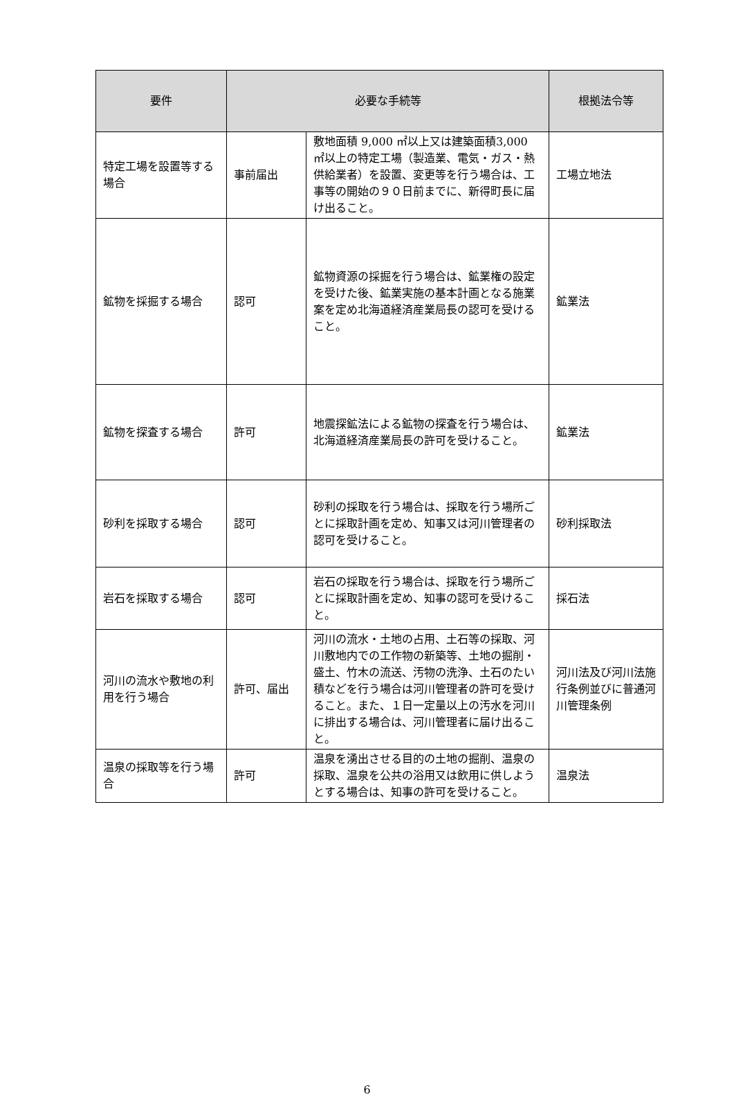| 要件 | 必要な手続等 | | 根拠法令等 |
| --- | --- | --- | --- |
| 特定工場を設置等する場合 | 事前届出 | 敷地面積 9,000 ㎡以上又は建築面積3,000 ㎡以上の特定工場（製造業、電気・ガス・熱供給業者）を設置、変更等を行う場合は、工事等の開始の９０日前までに、新得町長に届け出ること。 | 工場立地法 |
| 鉱物を採掘する場合 | 認可 | 鉱物資源の採掘を行う場合は、鉱業権の設定を受けた後、鉱業実施の基本計画となる施業案を定め北海道経済産業局長の認可を受けること。 | 鉱業法 |
| 鉱物を探査する場合 | 許可 | 地震探鉱法による鉱物の探査を行う場合は、北海道経済産業局長の許可を受けること。 | 鉱業法 |
| 砂利を採取する場合 | 認可 | 砂利の採取を行う場合は、採取を行う場所ごとに採取計画を定め、知事又は河川管理者の認可を受けること。 | 砂利採取法 |
| 岩石を採取する場合 | 認可 | 岩石の採取を行う場合は、採取を行う場所ごとに採取計画を定め、知事の認可を受けること。 | 採石法 |
| 河川の流水や敷地の利用を行う場合 | 許可、届出 | 河川の流水・土地の占用、土石等の採取、河川敷地内での工作物の新築等、土地の掘削・盛土、竹木の流送、汚物の洗浄、土石のたい積などを行う場合は河川管理者の許可を受けること。また、１日一定量以上の汚水を河川に排出する場合は、河川管理者に届け出ること。 | 河川法及び河川法施行条例並びに普通河川管理条例 |
| 温泉の採取等を行う場合 | 許可 | 温泉を湧出させる目的の土地の掘削、温泉の採取、温泉を公共の浴用又は飲用に供しようとする場合は、知事の許可を受けること。 | 温泉法 |
6